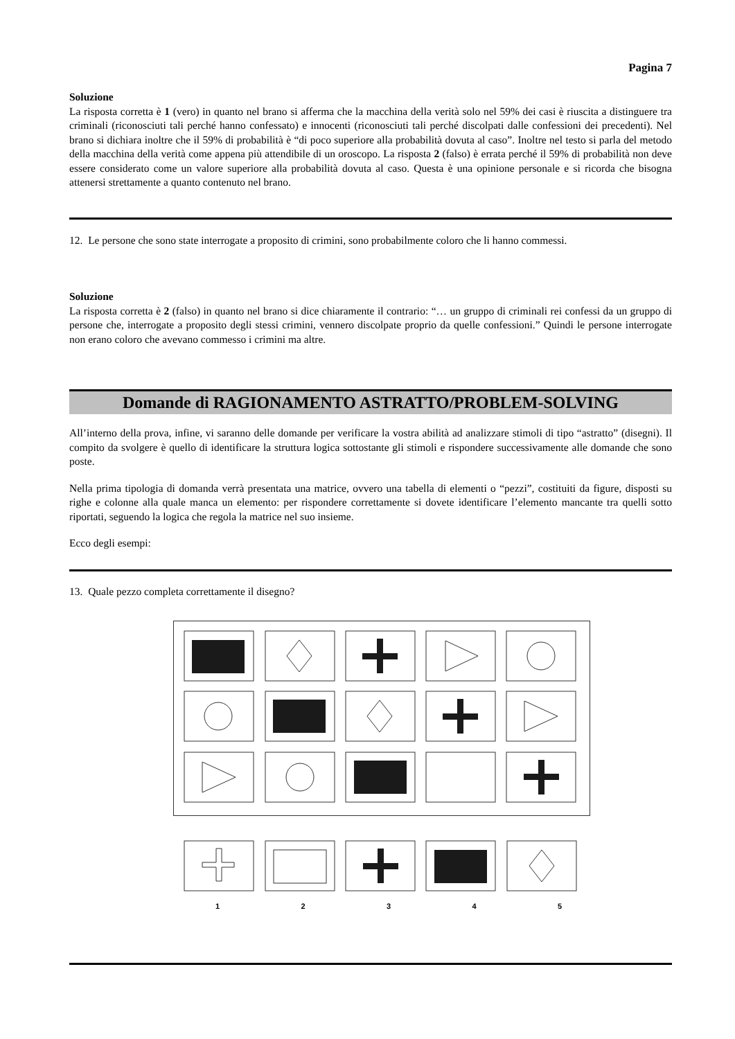Pagina 7
Soluzione
La risposta corretta è 1 (vero) in quanto nel brano si afferma che la macchina della verità solo nel 59% dei casi è riuscita a distinguere tra criminali (riconosciuti tali perché hanno confessato) e innocenti (riconosciuti tali perché discolpati dalle confessioni dei precedenti). Nel brano si dichiara inoltre che il 59% di probabilità è “di poco superiore alla probabilità dovuta al caso”. Inoltre nel testo si parla del metodo della macchina della verità come appena più attendibile di un oroscopo. La risposta 2 (falso) è errata perché il 59% di probabilità non deve essere considerato come un valore superiore alla probabilità dovuta al caso. Questa è una opinione personale e si ricorda che bisogna attenersi strettamente a quanto contenuto nel brano.
12. Le persone che sono state interrogate a proposito di crimini, sono probabilmente coloro che li hanno commessi.
Soluzione
La risposta corretta è 2 (falso) in quanto nel brano si dice chiaramente il contrario: “… un gruppo di criminali rei confessi da un gruppo di persone che, interrogate a proposito degli stessi crimini, vennero discolpate proprio da quelle confessioni.” Quindi le persone interrogate non erano coloro che avevano commesso i crimini ma altre.
Domande di RAGIONAMENTO ASTRATTO/PROBLEM-SOLVING
All’interno della prova, infine, vi saranno delle domande per verificare la vostra abilità ad analizzare stimoli di tipo “astratto” (disegni). Il compito da svolgere è quello di identificare la struttura logica sottostante gli stimoli e rispondere successivamente alle domande che sono poste.
Nella prima tipologia di domanda verrà presentata una matrice, ovvero una tabella di elementi o “pezzi”, costituiti da figure, disposti su righe e colonne alla quale manca un elemento: per rispondere correttamente si dovete identificare l’elemento mancante tra quelli sotto riportati, seguendo la logica che regola la matrice nel suo insieme.
Ecco degli esempi:
13. Quale pezzo completa correttamente il disegno?
1 2 3 4 5